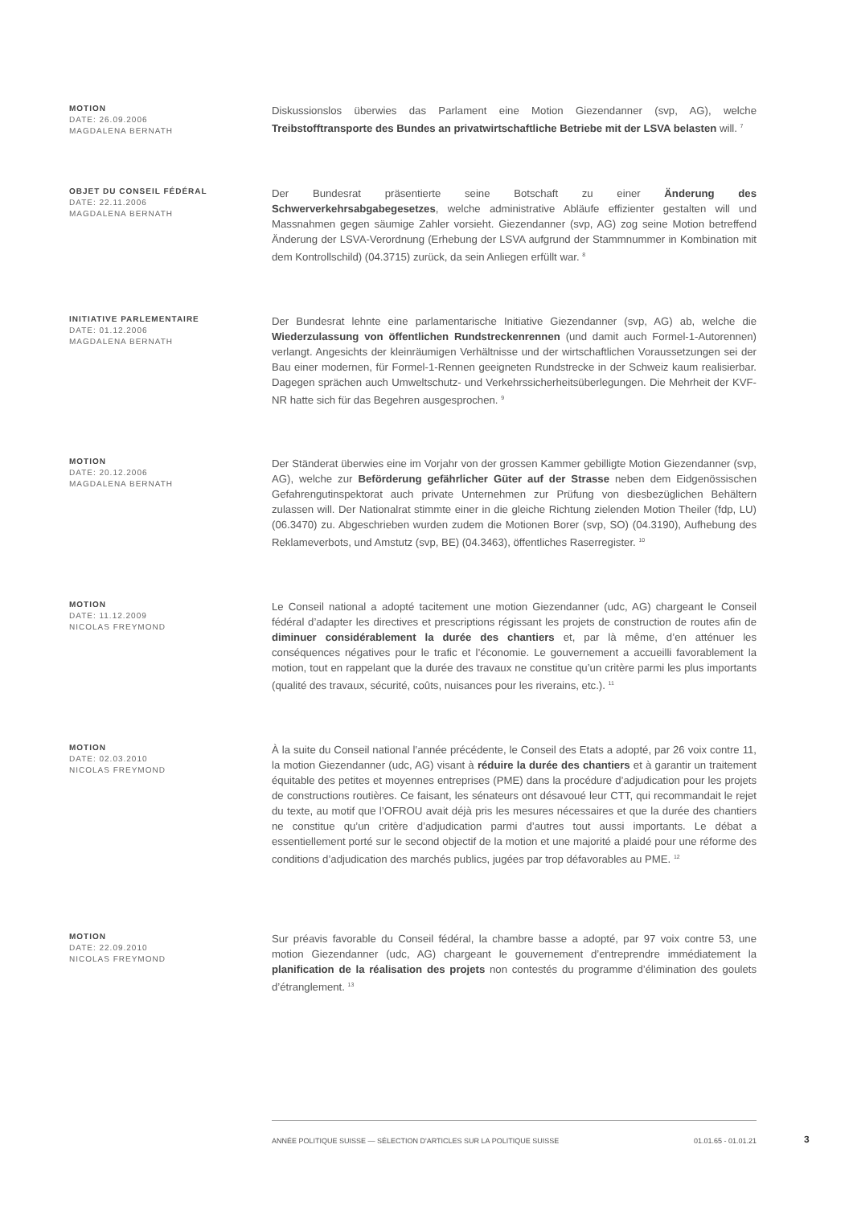MOTION
DATE: 26.09.2006
MAGDALENA BERNATH
Diskussionslos überwies das Parlament eine Motion Giezendanner (svp, AG), welche Treibstofftransporte des Bundes an privatwirtschaftliche Betriebe mit der LSVA belasten will. <sup>7</sup>
OBJET DU CONSEIL FÉDÉRAL
DATE: 22.11.2006
MAGDALENA BERNATH
Der Bundesrat präsentierte seine Botschaft zu einer Änderung des Schwerverkehrsabgabegesetzes, welche administrative Abläufe effizienter gestalten will und Massnahmen gegen säumige Zahler vorsieht. Giezendanner (svp, AG) zog seine Motion betreffend Änderung der LSVA-Verordnung (Erhebung der LSVA aufgrund der Stammnummer in Kombination mit dem Kontrollschild) (04.3715) zurück, da sein Anliegen erfüllt war. <sup>8</sup>
INITIATIVE PARLEMENTAIRE
DATE: 01.12.2006
MAGDALENA BERNATH
Der Bundesrat lehnte eine parlamentarische Initiative Giezendanner (svp, AG) ab, welche die Wiederzulassung von öffentlichen Rundstreckenrennen (und damit auch Formel-1-Autorennen) verlangt. Angesichts der kleinräumigen Verhältnisse und der wirtschaftlichen Voraussetzungen sei der Bau einer modernen, für Formel-1-Rennen geeigneten Rundstrecke in der Schweiz kaum realisierbar. Dagegen sprächen auch Umweltschutz- und Verkehrssicherheitsüberlegungen. Die Mehrheit der KVF-NR hatte sich für das Begehren ausgesprochen. <sup>9</sup>
MOTION
DATE: 20.12.2006
MAGDALENA BERNATH
Der Ständerat überwies eine im Vorjahr von der grossen Kammer gebilligte Motion Giezendanner (svp, AG), welche zur Beförderung gefährlicher Güter auf der Strasse neben dem Eidgenössischen Gefahrengutinspektorat auch private Unternehmen zur Prüfung von diesbezüglichen Behältern zulassen will. Der Nationalrat stimmte einer in die gleiche Richtung zielenden Motion Theiler (fdp, LU) (06.3470) zu. Abgeschrieben wurden zudem die Motionen Borer (svp, SO) (04.3190), Aufhebung des Reklameverbots, und Amstutz (svp, BE) (04.3463), öffentliches Raserregister. <sup>10</sup>
MOTION
DATE: 11.12.2009
NICOLAS FREYMOND
Le Conseil national a adopté tacitement une motion Giezendanner (udc, AG) chargeant le Conseil fédéral d’adapter les directives et prescriptions régissant les projets de construction de routes afin de diminuer considérablement la durée des chantiers et, par là même, d’en atténuer les conséquences négatives pour le trafic et l’économie. Le gouvernement a accueilli favorablement la motion, tout en rappelant que la durée des travaux ne constitue qu’un critère parmi les plus importants (qualité des travaux, sécurité, coûts, nuisances pour les riverains, etc.). <sup>11</sup>
MOTION
DATE: 02.03.2010
NICOLAS FREYMOND
À la suite du Conseil national l’année précédente, le Conseil des Etats a adopté, par 26 voix contre 11, la motion Giezendanner (udc, AG) visant à réduire la durée des chantiers et à garantir un traitement équitable des petites et moyennes entreprises (PME) dans la procédure d’adjudication pour les projets de constructions routières. Ce faisant, les sénateurs ont désavoué leur CTT, qui recommandait le rejet du texte, au motif que l’OFROU avait déjà pris les mesures nécessaires et que la durée des chantiers ne constitue qu’un critère d’adjudication parmi d’autres tout aussi importants. Le débat a essentiellement porté sur le second objectif de la motion et une majorité a plaidé pour une réforme des conditions d’adjudication des marchés publics, jugées par trop défavorables au PME. <sup>12</sup>
MOTION
DATE: 22.09.2010
NICOLAS FREYMOND
Sur préavis favorable du Conseil fédéral, la chambre basse a adopté, par 97 voix contre 53, une motion Giezendanner (udc, AG) chargeant le gouvernement d’entreprendre immédiatement la planification de la réalisation des projets non contestés du programme d’élimination des goulets d’étranglement. <sup>13</sup>
ANNÉE POLITIQUE SUISSE — SÉLECTION D'ARTICLES SUR LA POLITIQUE SUISSE 01.01.65 - 01.01.21
3